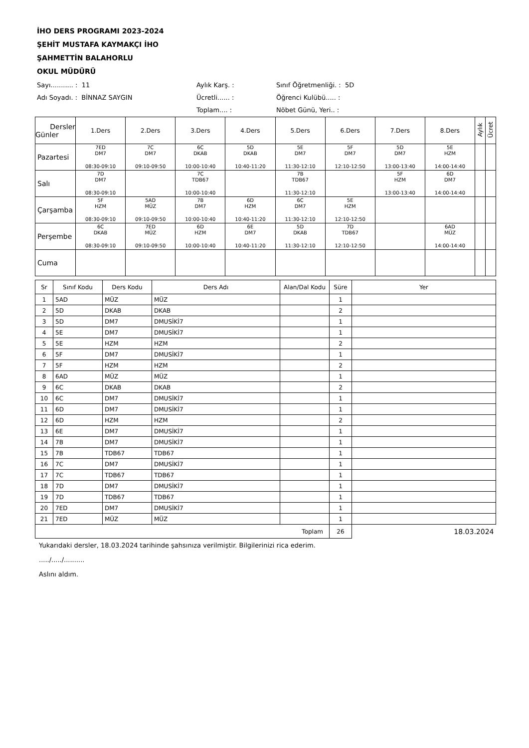İHO DERS PROGRAMI 2023-2024
ŞEHİT MUSTAFA KAYMAKÇI İHO
ŞAHMETTİN BALAHORLU
OKUL MÜDÜRÜ
Sayı........... : 11
Aylık Karş. :
Sınıf Öğretmenliği. : 5D
Adı Soyadı. : BİNNAZ SAYGIN
Ücretli...... :
Öğrenci Kulübü..... :
Toplam.... :
Nöbet Günü, Yeri.. :
| Dersler Günler | 1.Ders | 2.Ders | 3.Ders | 4.Ders | 5.Ders | 6.Ders | 7.Ders | 8.Ders | Aylık | Ücret |
| --- | --- | --- | --- | --- | --- | --- | --- | --- | --- | --- |
| Pazartesi | 7ED DM7 08:30-09:10 | 7C DM7 09:10-09:50 | 6C DKAB 10:00-10:40 | 5D DKAB 10:40-11:20 | 5E DM7 11:30-12:10 | 5F DM7 12:10-12:50 | 5D DM7 13:00-13:40 | 5E HZM 14:00-14:40 | | |
| Salı | 7D DM7 08:30-09:10 | | 7C TDB67 10:00-10:40 | | 7B TDB67 11:30-12:10 | | 5F HZM 13:00-13:40 | 6D DM7 14:00-14:40 | | |
| Çarşamba | 5F HZM 08:30-09:10 | 5AD MÜZ 09:10-09:50 | 7B DM7 10:00-10:40 | 6D HZM 10:40-11:20 | 6C DM7 11:30-12:10 | 5E HZM 12:10-12:50 | | | | |
| Perşembe | 6C DKAB 08:30-09:10 | 7ED MÜZ 09:10-09:50 | 6D HZM 10:00-10:40 | 6E DM7 10:40-11:20 | 5D DKAB 11:30-12:10 | 7D TDB67 12:10-12:50 | | 6AD MÜZ 14:00-14:40 | | |
| Cuma | | | | | | | | | | |
| Sr | Sınıf Kodu | Ders Kodu | Ders Adı | Alan/Dal Kodu | Süre | Yer |
| --- | --- | --- | --- | --- | --- | --- |
| 1 | 5AD | MÜZ | MÜZ | | 1 | |
| 2 | 5D | DKAB | DKAB | | 2 | |
| 3 | 5D | DM7 | DMUSİKİ7 | | 1 | |
| 4 | 5E | DM7 | DMUSİKİ7 | | 1 | |
| 5 | 5E | HZM | HZM | | 2 | |
| 6 | 5F | DM7 | DMUSİKİ7 | | 1 | |
| 7 | 5F | HZM | HZM | | 2 | |
| 8 | 6AD | MÜZ | MÜZ | | 1 | |
| 9 | 6C | DKAB | DKAB | | 2 | |
| 10 | 6C | DM7 | DMUSİKİ7 | | 1 | |
| 11 | 6D | DM7 | DMUSİKİ7 | | 1 | |
| 12 | 6D | HZM | HZM | | 2 | |
| 13 | 6E | DM7 | DMUSİKİ7 | | 1 | |
| 14 | 7B | DM7 | DMUSİKİ7 | | 1 | |
| 15 | 7B | TDB67 | TDB67 | | 1 | |
| 16 | 7C | DM7 | DMUSİKİ7 | | 1 | |
| 17 | 7C | TDB67 | TDB67 | | 1 | |
| 18 | 7D | DM7 | DMUSİKİ7 | | 1 | |
| 19 | 7D | TDB67 | TDB67 | | 1 | |
| 20 | 7ED | DM7 | DMUSİKİ7 | | 1 | |
| 21 | 7ED | MÜZ | MÜZ | | 1 | |
| Toplam | | | | | 26 | 18.03.2024 |
Yukarıdaki dersler, 18.03.2024 tarihinde şahsınıza verilmiştir. Bilgilerinizi rica ederim.
...../...../..........
Aslını aldım.